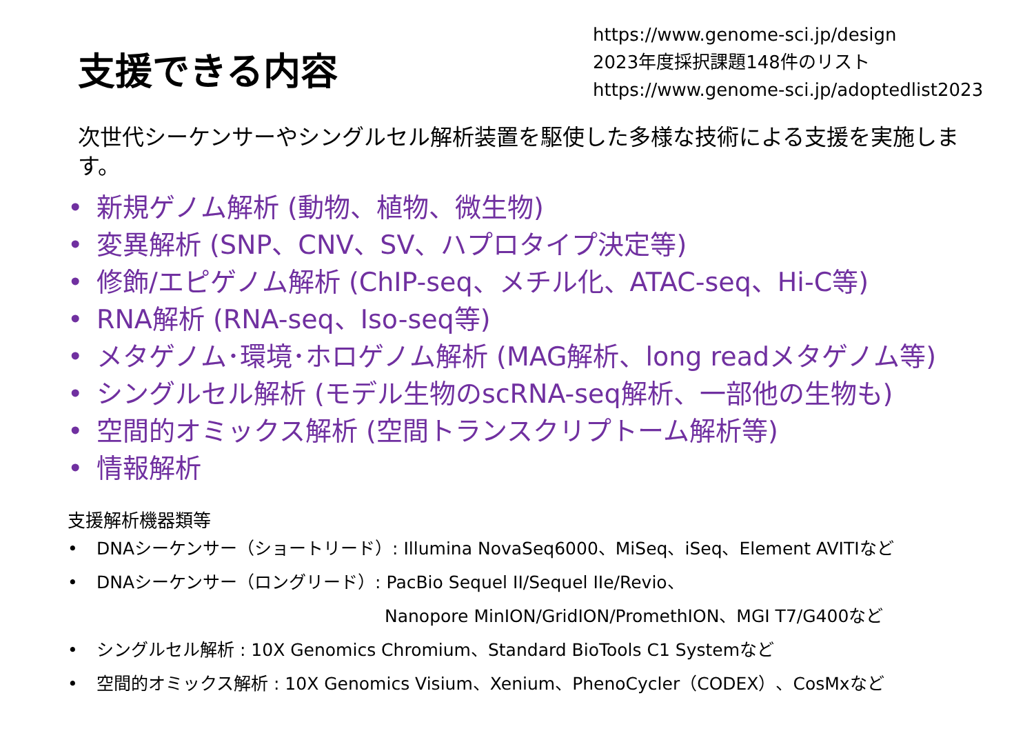支援できる内容
https://www.genome-sci.jp/design
2023年度採択課題148件のリスト
https://www.genome-sci.jp/adoptedlist2023
次世代シーケンサーやシングルセル解析装置を駆使した多様な技術による支援を実施します。
• 新規ゲノム解析 (動物、植物、微生物)
• 変異解析 (SNP、CNV、SV、ハプロタイプ決定等)
• 修飾/エピゲノム解析 (ChIP-seq、メチル化、ATAC-seq、Hi-C等)
• RNA解析 (RNA-seq、Iso-seq等)
• メタゲノム･環境･ホロゲノム解析 (MAG解析、long readメタゲノム等)
• シングルセル解析 (モデル生物のscRNA-seq解析、一部他の生物も)
• 空間的オミックス解析 (空間トランスクリプトーム解析等)
• 情報解析
支援解析機器類等
• DNAシーケンサー（ショートリード）: Illumina NovaSeq6000、MiSeq、iSeq、Element AVITIなど
• DNAシーケンサー（ロングリード）: PacBio Sequel II/Sequel IIe/Revio、
Nanopore MinION/GridION/PromethION、MGI T7/G400など
• シングルセル解析 : 10X Genomics Chromium、Standard BioTools C1 Systemなど
• 空間的オミックス解析 : 10X Genomics Visium、Xenium、PhenoCycler（CODEX）、CosMxなど